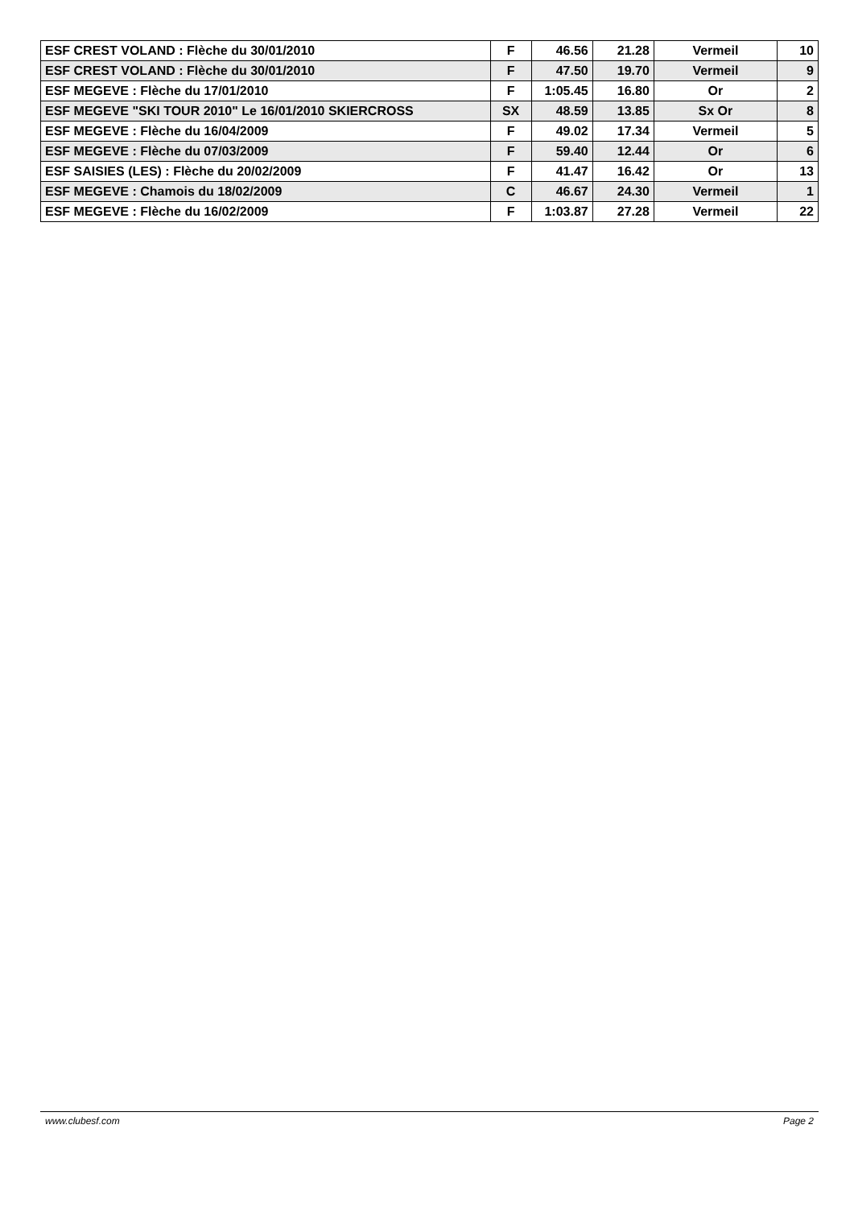| ESF CREST VOLAND : Flèche du 30/01/2010 | F | 46.56 | 21.28 | Vermeil | 10 |
| ESF CREST VOLAND : Flèche du 30/01/2010 | F | 47.50 | 19.70 | Vermeil | 9 |
| ESF MEGEVE : Flèche du 17/01/2010 | F | 1:05.45 | 16.80 | Or | 2 |
| ESF MEGEVE "SKI TOUR 2010" Le 16/01/2010 SKIERCROSS | SX | 48.59 | 13.85 | Sx Or | 8 |
| ESF MEGEVE : Flèche du 16/04/2009 | F | 49.02 | 17.34 | Vermeil | 5 |
| ESF MEGEVE : Flèche du 07/03/2009 | F | 59.40 | 12.44 | Or | 6 |
| ESF SAISIES (LES) : Flèche du 20/02/2009 | F | 41.47 | 16.42 | Or | 13 |
| ESF MEGEVE : Chamois du 18/02/2009 | C | 46.67 | 24.30 | Vermeil | 1 |
| ESF MEGEVE : Flèche du 16/02/2009 | F | 1:03.87 | 27.28 | Vermeil | 22 |
www.clubesf.com Page 2